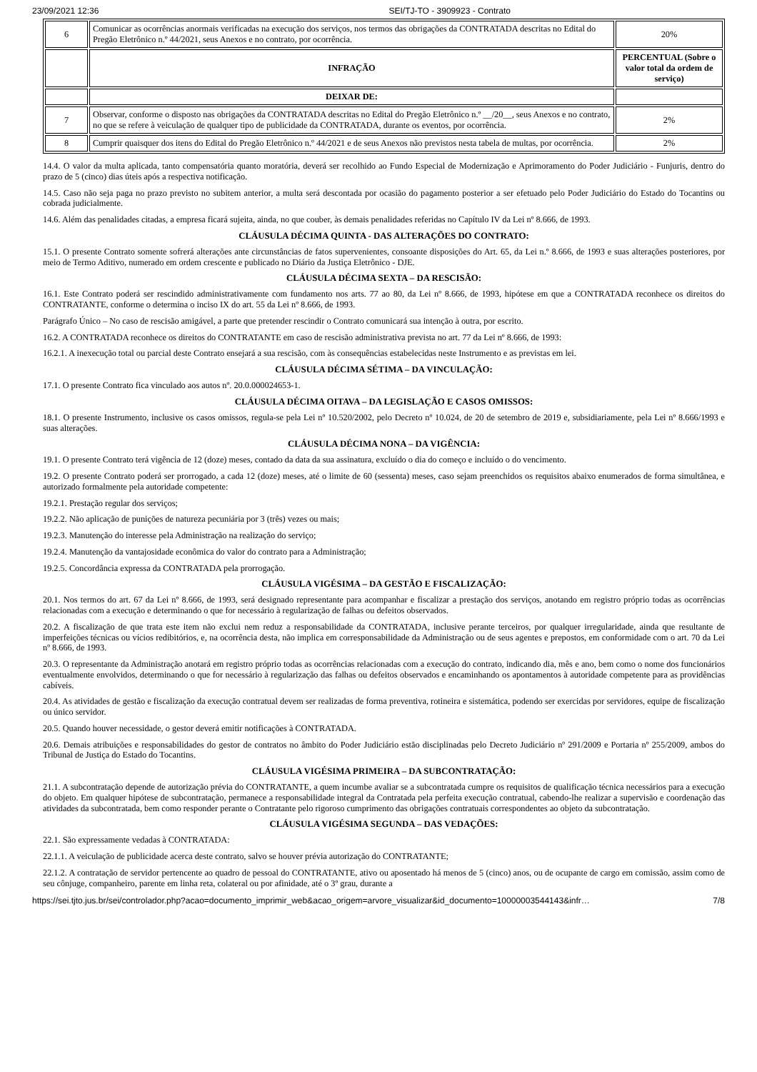23/09/2021 12:36 SEI/TJ-TO - 3909923 - Contrato
| 6 | Comunicar as ocorrências anormais verificadas na execução dos serviços, nos termos das obrigações da CONTRATADA descritas no Edital do Pregão Eletrônico n.º 44/2021, seus Anexos e no contrato, por ocorrência. | 20% |
| | INFRAÇÃO | PERCENTUAL (Sobre o valor total da ordem de serviço) |
| | DEIXAR DE: | |
| 7 | Observar, conforme o disposto nas obrigações da CONTRATADA descritas no Edital do Pregão Eletrônico n.º __/20__, seus Anexos e no contrato, no que se refere à veiculação de qualquer tipo de publicidade da CONTRATADA, durante os eventos, por ocorrência. | 2% |
| 8 | Cumprir quaisquer dos itens do Edital do Pregão Eletrônico n.º 44/2021 e de seus Anexos não previstos nesta tabela de multas, por ocorrência. | 2% |
14.4. O valor da multa aplicada, tanto compensatória quanto moratória, deverá ser recolhido ao Fundo Especial de Modernização e Aprimoramento do Poder Judiciário - Funjuris, dentro do prazo de 5 (cinco) dias úteis após a respectiva notificação.
14.5. Caso não seja paga no prazo previsto no subitem anterior, a multa será descontada por ocasião do pagamento posterior a ser efetuado pelo Poder Judiciário do Estado do Tocantins ou cobrada judicialmente.
14.6. Além das penalidades citadas, a empresa ficará sujeita, ainda, no que couber, às demais penalidades referidas no Capítulo IV da Lei nº 8.666, de 1993.
CLÁUSULA DÉCIMA QUINTA - DAS ALTERAÇÕES DO CONTRATO:
15.1. O presente Contrato somente sofrerá alterações ante circunstâncias de fatos supervenientes, consoante disposições do Art. 65, da Lei n.º 8.666, de 1993 e suas alterações posteriores, por meio de Termo Aditivo, numerado em ordem crescente e publicado no Diário da Justiça Eletrônico - DJE.
CLÁUSULA DÉCIMA SEXTA – DA RESCISÃO:
16.1. Este Contrato poderá ser rescindido administrativamente com fundamento nos arts. 77 ao 80, da Lei nº 8.666, de 1993, hipótese em que a CONTRATADA reconhece os direitos do CONTRATANTE, conforme o determina o inciso IX do art. 55 da Lei nº 8.666, de 1993.
Parágrafo Único – No caso de rescisão amigável, a parte que pretender rescindir o Contrato comunicará sua intenção à outra, por escrito.
16.2. A CONTRATADA reconhece os direitos do CONTRATANTE em caso de rescisão administrativa prevista no art. 77 da Lei nº 8.666, de 1993:
16.2.1. A inexecução total ou parcial deste Contrato ensejará a sua rescisão, com às consequências estabelecidas neste Instrumento e as previstas em lei.
CLÁUSULA DÉCIMA SÉTIMA – DA VINCULAÇÃO:
17.1. O presente Contrato fica vinculado aos autos nº. 20.0.000024653-1.
CLÁUSULA DÉCIMA OITAVA – DA LEGISLAÇÃO E CASOS OMISSOS:
18.1. O presente Instrumento, inclusive os casos omissos, regula-se pela Lei nº 10.520/2002, pelo Decreto nº 10.024, de 20 de setembro de 2019 e, subsidiariamente, pela Lei nº 8.666/1993 e suas alterações.
CLÁUSULA DÉCIMA NONA – DA VIGÊNCIA:
19.1. O presente Contrato terá vigência de 12 (doze) meses, contado da data da sua assinatura, excluído o dia do começo e incluído o do vencimento.
19.2. O presente Contrato poderá ser prorrogado, a cada 12 (doze) meses, até o limite de 60 (sessenta) meses, caso sejam preenchidos os requisitos abaixo enumerados de forma simultânea, e autorizado formalmente pela autoridade competente:
19.2.1. Prestação regular dos serviços;
19.2.2. Não aplicação de punições de natureza pecuniária por 3 (três) vezes ou mais;
19.2.3. Manutenção do interesse pela Administração na realização do serviço;
19.2.4. Manutenção da vantajosidade econômica do valor do contrato para a Administração;
19.2.5. Concordância expressa da CONTRATADA pela prorrogação.
CLÁUSULA VIGÉSIMA – DA GESTÃO E FISCALIZAÇÃO:
20.1. Nos termos do art. 67 da Lei nº 8.666, de 1993, será designado representante para acompanhar e fiscalizar a prestação dos serviços, anotando em registro próprio todas as ocorrências relacionadas com a execução e determinando o que for necessário à regularização de falhas ou defeitos observados.
20.2. A fiscalização de que trata este item não exclui nem reduz a responsabilidade da CONTRATADA, inclusive perante terceiros, por qualquer irregularidade, ainda que resultante de imperfeições técnicas ou vícios redibitórios, e, na ocorrência desta, não implica em corresponsabilidade da Administração ou de seus agentes e prepostos, em conformidade com o art. 70 da Lei nº 8.666, de 1993.
20.3. O representante da Administração anotará em registro próprio todas as ocorrências relacionadas com a execução do contrato, indicando dia, mês e ano, bem como o nome dos funcionários eventualmente envolvidos, determinando o que for necessário à regularização das falhas ou defeitos observados e encaminhando os apontamentos à autoridade competente para as providências cabíveis.
20.4. As atividades de gestão e fiscalização da execução contratual devem ser realizadas de forma preventiva, rotineira e sistemática, podendo ser exercidas por servidores, equipe de fiscalização ou único servidor.
20.5. Quando houver necessidade, o gestor deverá emitir notificações à CONTRATADA.
20.6. Demais atribuições e responsabilidades do gestor de contratos no âmbito do Poder Judiciário estão disciplinadas pelo Decreto Judiciário nº 291/2009 e Portaria nº 255/2009, ambos do Tribunal de Justiça do Estado do Tocantins.
CLÁUSULA VIGÉSIMA PRIMEIRA – DA SUBCONTRATAÇÃO:
21.1. A subcontratação depende de autorização prévia do CONTRATANTE, a quem incumbe avaliar se a subcontratada cumpre os requisitos de qualificação técnica necessários para a execução do objeto. Em qualquer hipótese de subcontratação, permanece a responsabilidade integral da Contratada pela perfeita execução contratual, cabendo-lhe realizar a supervisão e coordenação das atividades da subcontratada, bem como responder perante o Contratante pelo rigoroso cumprimento das obrigações contratuais correspondentes ao objeto da subcontratação.
CLÁUSULA VIGÉSIMA SEGUNDA – DAS VEDAÇÕES:
22.1. São expressamente vedadas à CONTRATADA:
22.1.1. A veiculação de publicidade acerca deste contrato, salvo se houver prévia autorização do CONTRATANTE;
22.1.2. A contratação de servidor pertencente ao quadro de pessoal do CONTRATANTE, ativo ou aposentado há menos de 5 (cinco) anos, ou de ocupante de cargo em comissão, assim como de seu cônjuge, companheiro, parente em linha reta, colateral ou por afinidade, até o 3º grau, durante a
https://sei.tjto.jus.br/sei/controlador.php?acao=documento_imprimir_web&acao_origem=arvore_visualizar&id_documento=10000003544143&infr… 7/8